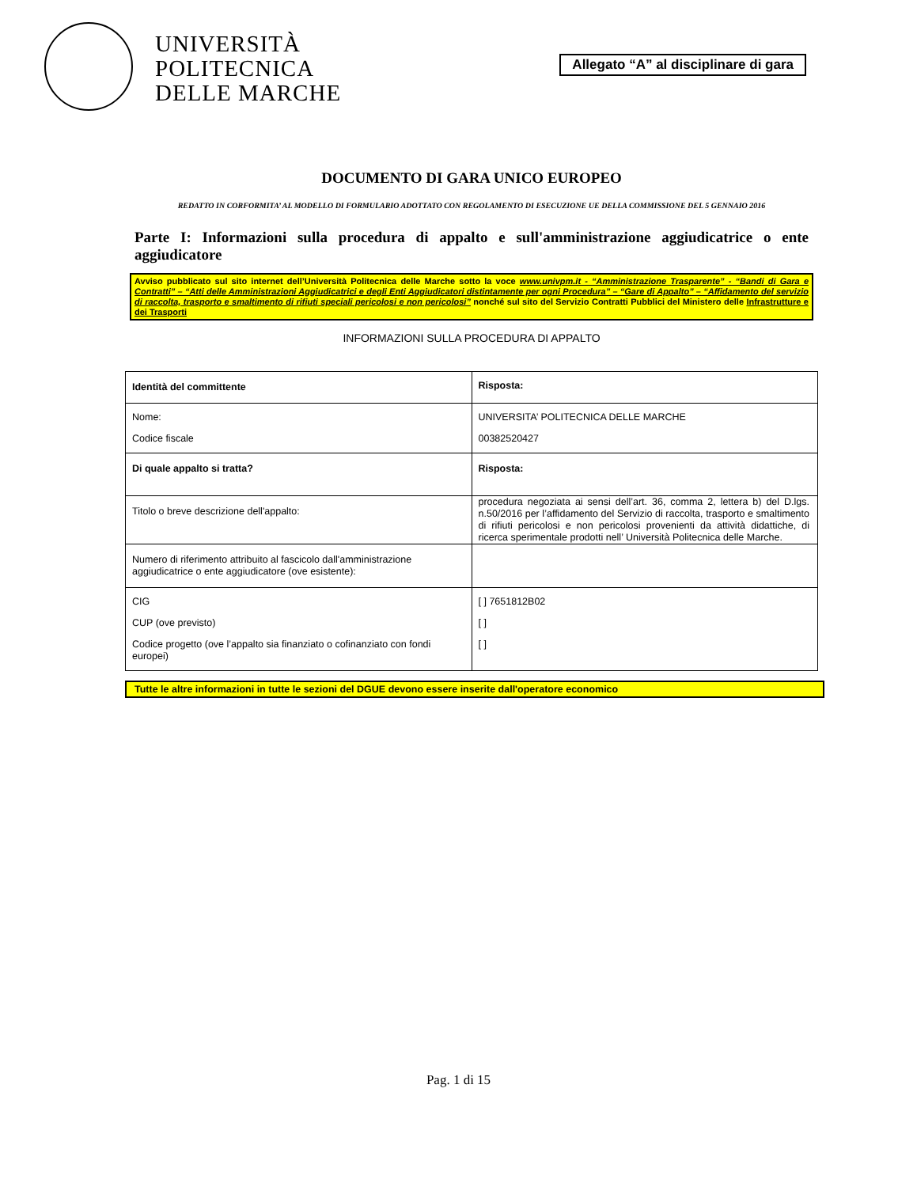UNIVERSITÀ
POLITECNICA
DELLE MARCHE
Allegato “A” al disciplinare di gara
DOCUMENTO DI GARA UNICO EUROPEO
REDATTO IN CORFORMITA’ AL MODELLO DI FORMULARIO ADOTTATO CON REGOLAMENTO DI ESECUZIONE UE DELLA COMMISSIONE DEL 5 GENNAIO 2016
Parte I: Informazioni sulla procedura di appalto e sull'amministrazione aggiudicatrice o ente aggiudicatore
Avviso pubblicato sul sito internet dell’Università Politecnica delle Marche sotto la voce www.univpm.it - “Amministrazione Trasparente” - “Bandi di Gara e Contratti” – “Atti delle Amministrazioni Aggiudicatrici e degli Enti Aggiudicatori distintamente per ogni Procedura” – “Gare di Appalto” – “Affidamento del servizio di raccolta, trasporto e smaltimento di rifiuti speciali pericolosi e non pericolosi” nonché sul sito del Servizio Contratti Pubblici del Ministero delle Infrastrutture e dei Trasporti
INFORMAZIONI SULLA PROCEDURA DI APPALTO
| Identità del committente | Risposta: |
| Nome: Codice fiscale | UNIVERSITA’ POLITECNICA DELLE MARCHE 00382520427 |
| Di quale appalto si tratta? | Risposta: |
| Titolo o breve descrizione dell'appalto: | procedura negoziata ai sensi dell’art. 36, comma 2, lettera b) del D.lgs. n.50/2016 per l’affidamento del Servizio di raccolta, trasporto e smaltimento di rifiuti pericolosi e non pericolosi provenienti da attività didattiche, di ricerca sperimentale prodotti nell’ Università Politecnica delle Marche. |
| Numero di riferimento attribuito al fascicolo dall'amministrazione aggiudicatrice o ente aggiudicatore (ove esistente): | |
| CIG CUP (ove previsto) Codice progetto (ove l’appalto sia finanziato o cofinanziato con fondi europei) | [ ] 7651812B02 [ ] [ ] |
Tutte le altre informazioni in tutte le sezioni del DGUE devono essere inserite dall'operatore economico
Pag. 1 di 15